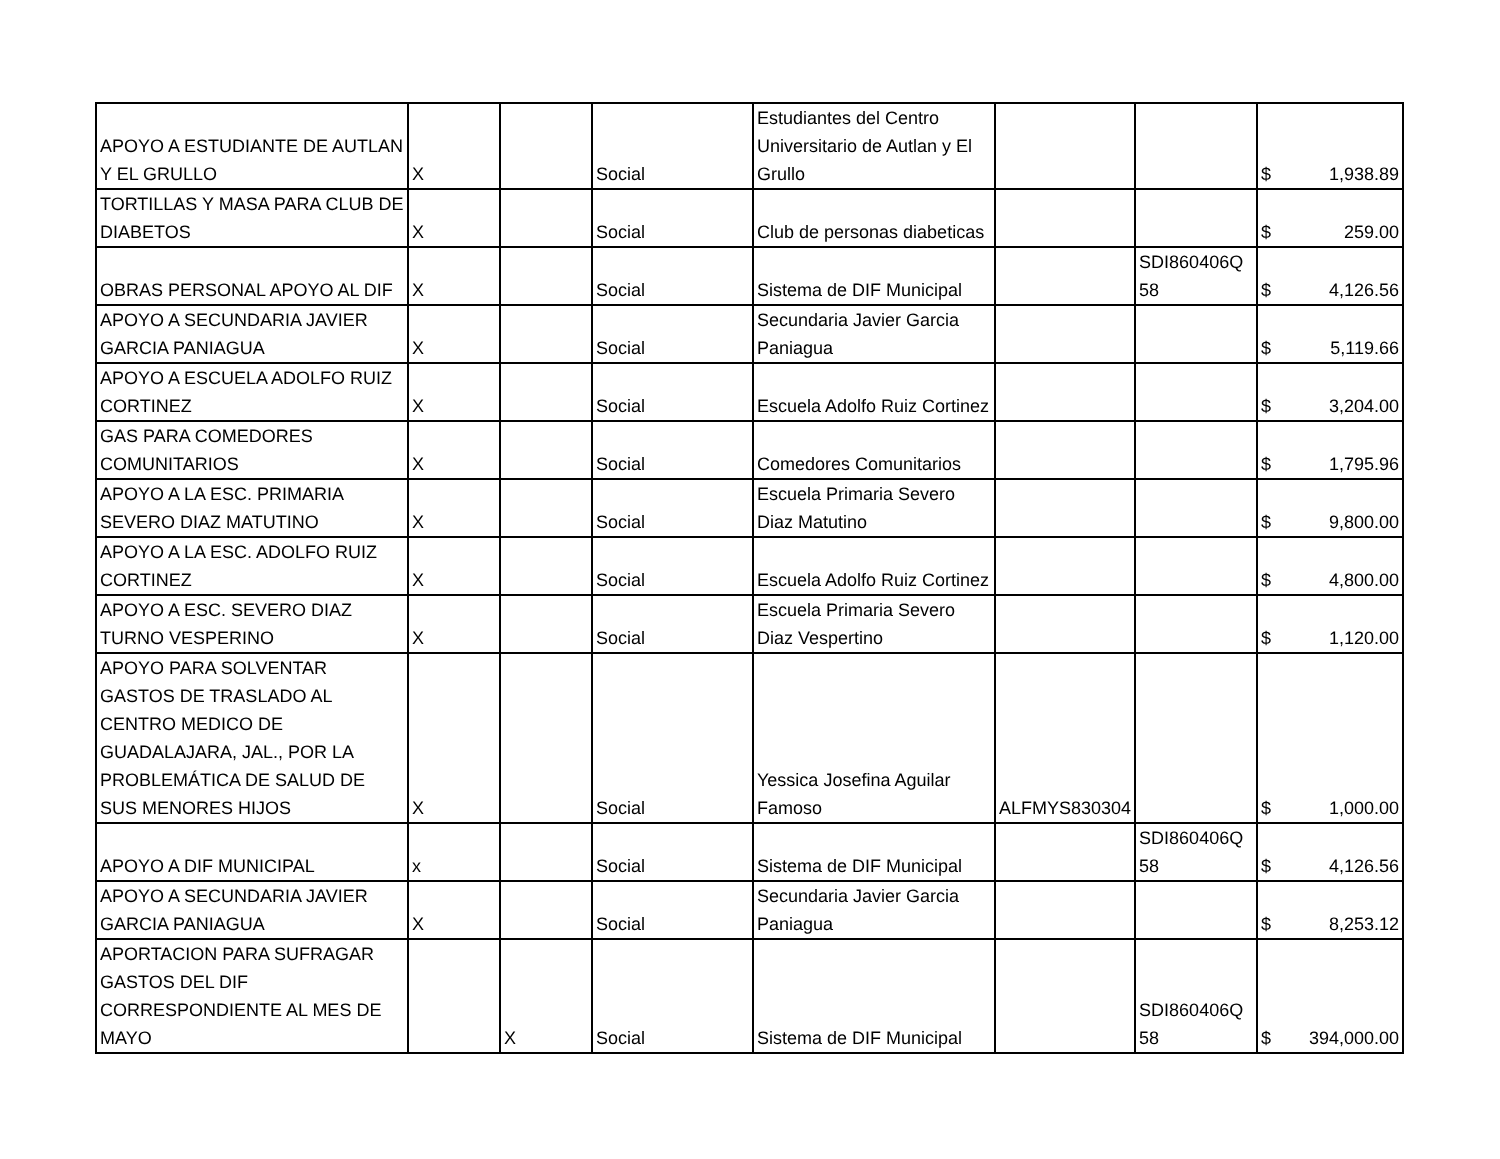| APOYO A ESTUDIANTE DE AUTLAN Y EL GRULLO | X | | Social | Estudiantes del Centro Universitario de Autlan y El Grullo | | | $ 1,938.89 |
| TORTILLAS Y MASA PARA CLUB DE DIABETOS | X | | Social | Club de personas diabeticas | | | $ 259.00 |
| OBRAS PERSONAL APOYO AL DIF | X | | Social | Sistema de DIF Municipal | | SDI860406Q 58 | $ 4,126.56 |
| APOYO A SECUNDARIA JAVIER GARCIA PANIAGUA | X | | Social | Secundaria Javier Garcia Paniagua | | | $ 5,119.66 |
| APOYO A ESCUELA ADOLFO RUIZ CORTINEZ | X | | Social | Escuela Adolfo Ruiz Cortinez | | | $ 3,204.00 |
| GAS PARA COMEDORES COMUNITARIOS | X | | Social | Comedores Comunitarios | | | $ 1,795.96 |
| APOYO A LA ESC. PRIMARIA SEVERO DIAZ MATUTINO | X | | Social | Escuela Primaria Severo Diaz Matutino | | | $ 9,800.00 |
| APOYO A LA ESC. ADOLFO RUIZ CORTINEZ | X | | Social | Escuela Adolfo Ruiz Cortinez | | | $ 4,800.00 |
| APOYO A ESC. SEVERO DIAZ TURNO VESPERINO | X | | Social | Escuela Primaria Severo Diaz Vespertino | | | $ 1,120.00 |
| APOYO PARA SOLVENTAR GASTOS DE TRASLADO AL CENTRO MEDICO DE GUADALAJARA, JAL., POR LA PROBLEMÁTICA DE SALUD DE SUS MENORES HIJOS | X | | Social | Yessica Josefina Aguilar Famoso | ALFMYS830304 | | $ 1,000.00 |
| APOYO A DIF MUNICIPAL | x | | Social | Sistema de DIF Municipal | | SDI860406Q 58 | $ 4,126.56 |
| APOYO A SECUNDARIA JAVIER GARCIA PANIAGUA | X | | Social | Secundaria Javier Garcia Paniagua | | | $ 8,253.12 |
| APORTACION PARA SUFRAGAR GASTOS DEL DIF CORRESPONDIENTE AL MES DE MAYO | | X | Social | Sistema de DIF Municipal | | SDI860406Q 58 | $ 394,000.00 |